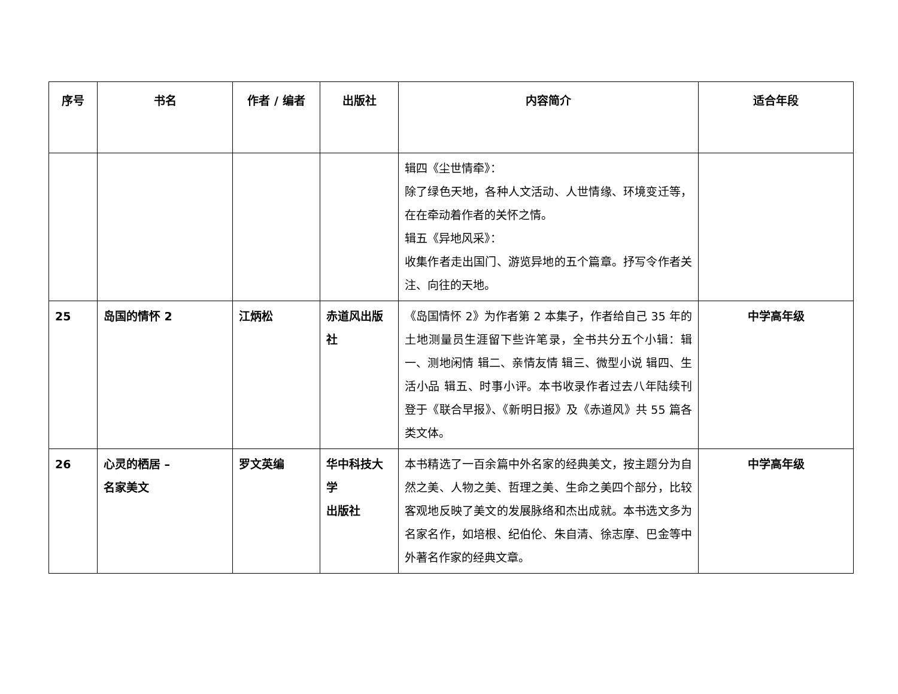| 序号 | 书名 | 作者 / 编者 | 出版社 | 内容简介 | 适合年段 |
| --- | --- | --- | --- | --- | --- |
| | | | | 辑四《尘世情牵》： 除了绿色天地，各种人文活动、人世情缘、环境变迁等，在在牵动着作者的关怀之情。 辑五《异地风采》： 收集作者走出国门、游览异地的五个篇章。抒写令作者关注、向往的天地。 | |
| 25 | 岛国的情怀 2 | 江炳松 | 赤道风出版社 | 《岛国情怀 2》为作者第 2 本集子，作者给自己 35 年的土地测量员生涯留下些许笔录，全书共分五个小辑：辑一、测地闲情 辑二、亲情友情 辑三、微型小说 辑四、生活小品 辑五、时事小评。本书收录作者过去八年陆续刊登于《联合早报》、《新明日报》及《赤道风》共 55 篇各类文体。 | 中学高年级 |
| 26 | 心灵的栖居 – 名家美文 | 罗文英编 | 华中科技大学 出版社 | 本书精选了一百余篇中外名家的经典美文，按主题分为自然之美、人物之美、哲理之美、生命之美四个部分，比较客观地反映了美文的发展脉络和杰出成就。本书选文多为名家名作，如培根、纪伯伦、朱自清、徐志摩、巴金等中外著名作家的经典文章。 | 中学高年级 |